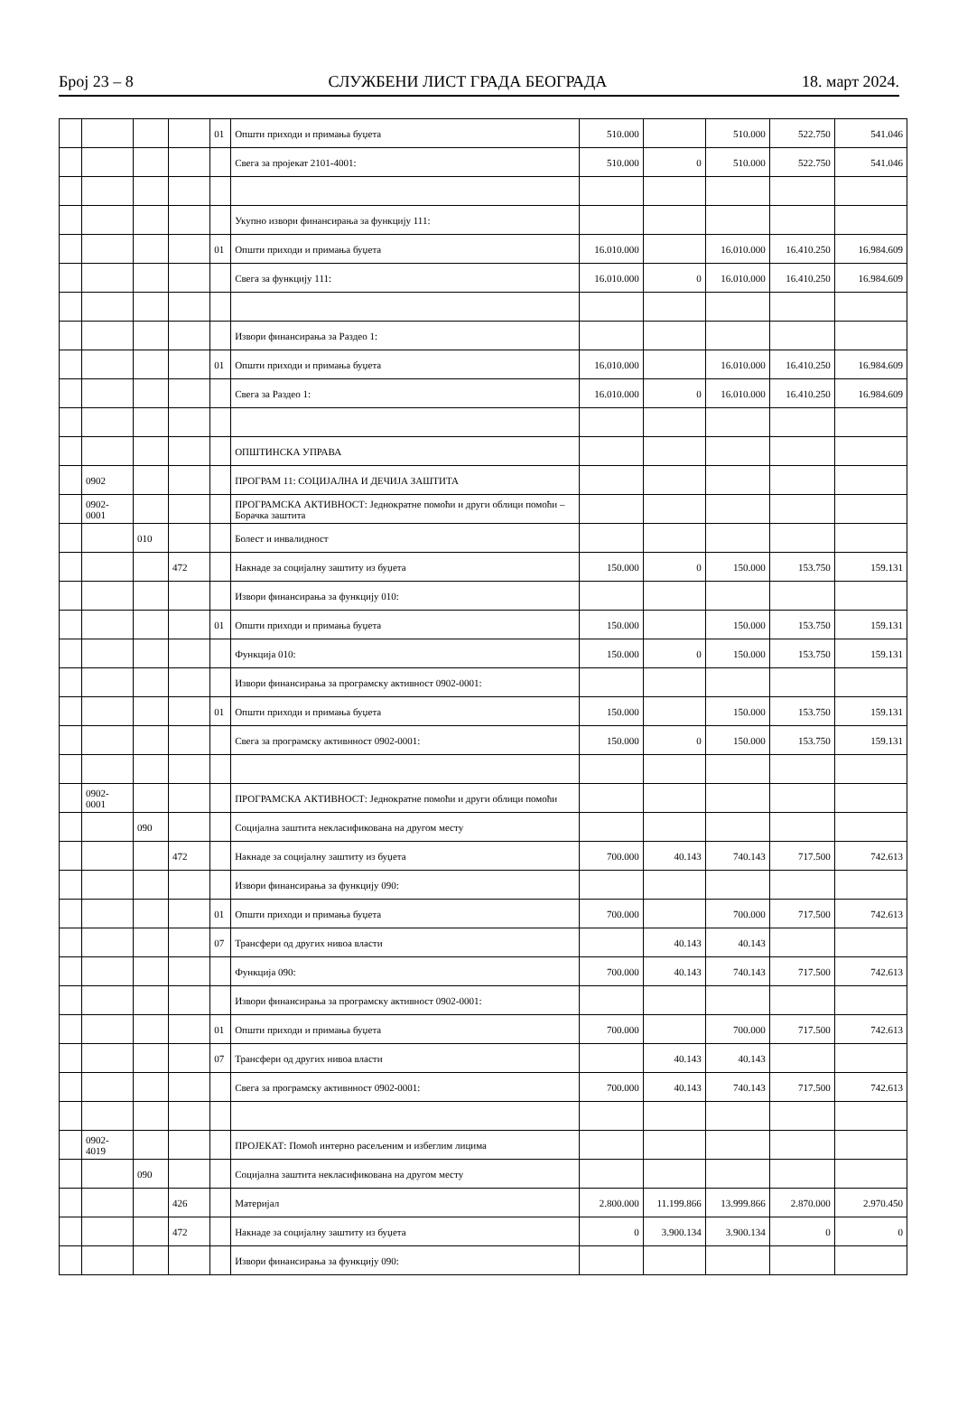Број 23 – 8 СЛУЖБЕНИ ЛИСТ ГРАДА БЕОГРАДА 18. март 2024.
| | | | | 01 | Општи приходи и примања буџета | 510.000 | | 510.000 | 522.750 | 541.046 |
| | | | | | Свега за пројекат 2101-4001: | 510.000 | 0 | 510.000 | 522.750 | 541.046 |
| | | | | | Укупно извори финансирања за функцију 111: | | | | | |
| | | | | 01 | Општи приходи и примања буџета | 16.010.000 | | 16.010.000 | 16.410.250 | 16.984.609 |
| | | | | | Свега за функцију 111: | 16.010.000 | 0 | 16.010.000 | 16.410.250 | 16.984.609 |
| | | | | | Извори финансирања за Раздео 1: | | | | | |
| | | | | 01 | Општи приходи и примања буџета | 16.010.000 | | 16.010.000 | 16.410.250 | 16.984.609 |
| | | | | | Свега за Раздео 1: | 16.010.000 | 0 | 16.010.000 | 16.410.250 | 16.984.609 |
| | | | | | ОПШТИНСКА УПРАВА | | | | | |
| | 0902 | | | | ПРОГРАМ 11: СОЦИЈАЛНА И ДЕЧИЈА ЗАШТИТА | | | | | |
| | 0902- 0001 | | | | ПРОГРАМСКА АКТИВНОСТ: Једнократне помоћи и други облици помоћи – Борачка заштита | | | | | |
| | | 010 | | | Болест и инвалидност | | | | | |
| | | | 472 | | Накнаде за социјалну заштиту из буџета | 150.000 | 0 | 150.000 | 153.750 | 159.131 |
| | | | | | Извори финансирања за функцију 010: | | | | | |
| | | | | 01 | Општи приходи и примања буџета | 150.000 | | 150.000 | 153.750 | 159.131 |
| | | | | | Функција 010: | 150.000 | 0 | 150.000 | 153.750 | 159.131 |
| | | | | | Извори финансирања за програмску активност 0902-0001: | | | | | |
| | | | | 01 | Општи приходи и примања буџета | 150.000 | | 150.000 | 153.750 | 159.131 |
| | | | | | Свега за програмску активнност 0902-0001: | 150.000 | 0 | 150.000 | 153.750 | 159.131 |
| | 0902- 0001 | | | | ПРОГРАМСКА АКТИВНОСТ: Једнократне помоћи и други облици помоћи | | | | | |
| | | 090 | | | Социјална заштита некласификована на другом месту | | | | | |
| | | | 472 | | Накнаде за социјалну заштиту из буџета | 700.000 | 40.143 | 740.143 | 717.500 | 742.613 |
| | | | | | Извори финансирања за функцију 090: | | | | | |
| | | | | 01 | Општи приходи и примања буџета | 700.000 | | 700.000 | 717.500 | 742.613 |
| | | | | 07 | Трансфери од других нивоа власти | | 40.143 | 40.143 | | |
| | | | | | Функција 090: | 700.000 | 40.143 | 740.143 | 717.500 | 742.613 |
| | | | | | Извори финансирања за програмску активност 0902-0001: | | | | | |
| | | | | 01 | Општи приходи и примања буџета | 700.000 | | 700.000 | 717.500 | 742.613 |
| | | | | 07 | Трансфери од других нивоа власти | | 40.143 | 40.143 | | |
| | | | | | Свега за програмску активнност 0902-0001: | 700.000 | 40.143 | 740.143 | 717.500 | 742.613 |
| | 0902- 4019 | | | | ПРОЈЕКАТ: Помоћ интерно расељеним и избеглим лицима | | | | | |
| | | 090 | | | Социјална заштита некласификована на другом месту | | | | | |
| | | | 426 | | Материјал | 2.800.000 | 11.199.866 | 13.999.866 | 2.870.000 | 2.970.450 |
| | | | 472 | | Накнаде за социјалну заштиту из буџета | 0 | 3.900.134 | 3.900.134 | 0 | 0 |
| | | | | | Извори финансирања за функцију 090: | | | | | |